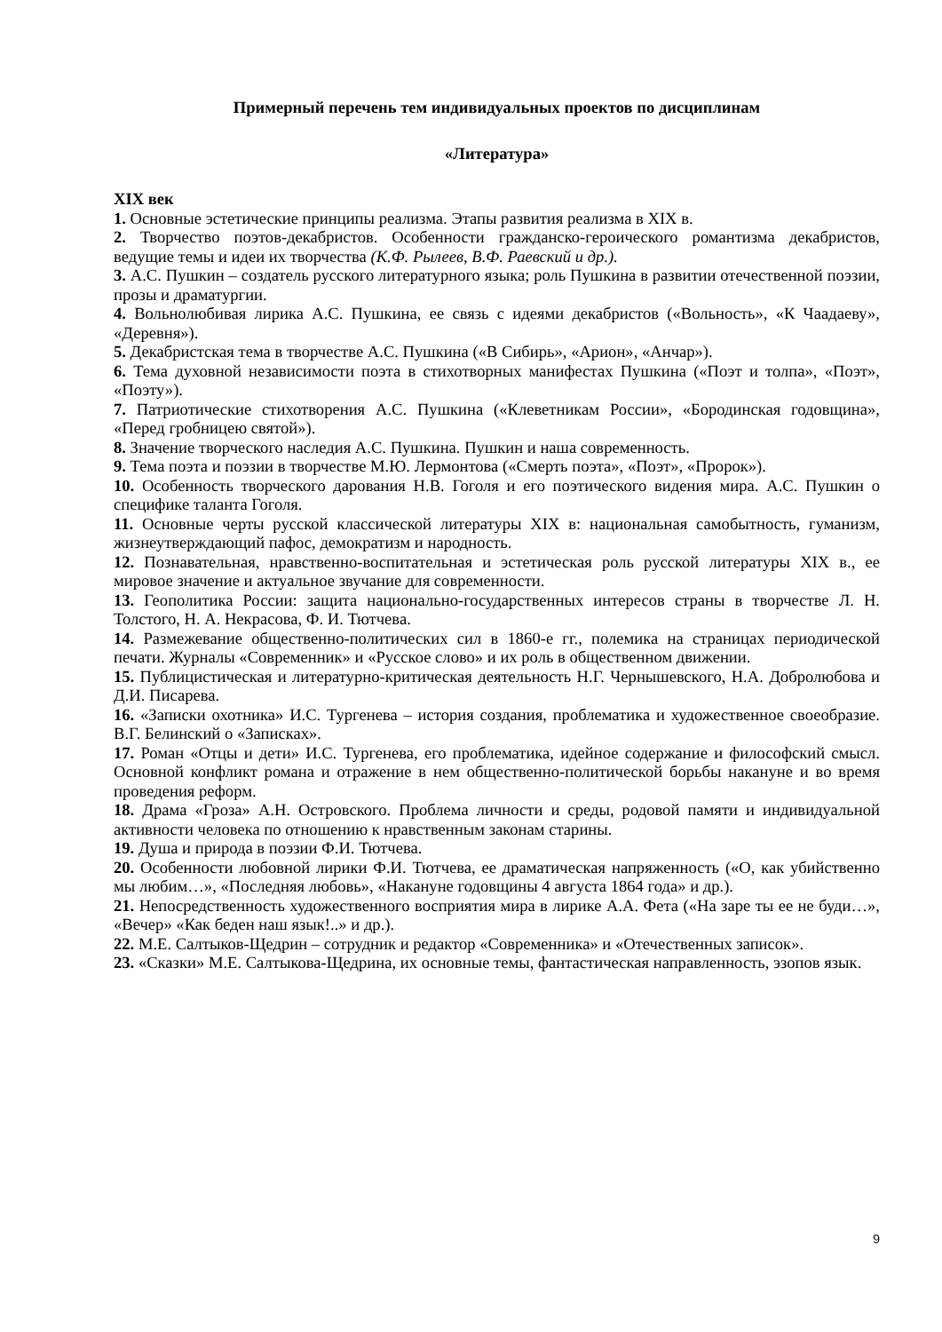Примерный перечень тем индивидуальных проектов по дисциплинам
«Литература»
XIX век
1. Основные эстетические принципы реализма. Этапы развития реализма в XIX в.
2. Творчество поэтов-декабристов. Особенности гражданско-героического романтизма декабристов, ведущие темы и идеи их творчества (К.Ф. Рылеев, В.Ф. Раевский и др.).
3. А.С. Пушкин – создатель русского литературного языка; роль Пушкина в развитии отечественной поэзии, прозы и драматургии.
4. Вольнолюбивая лирика А.С. Пушкина, ее связь с идеями декабристов («Вольность», «К Чаадаеву», «Деревня»).
5. Декабристская тема в творчестве А.С. Пушкина («В Сибирь», «Арион», «Анчар»).
6. Тема духовной независимости поэта в стихотворных манифестах Пушкина («Поэт и толпа», «Поэт», «Поэту»).
7. Патриотические стихотворения А.С. Пушкина («Клеветникам России», «Бородинская годовщина», «Перед гробницею святой»).
8. Значение творческого наследия А.С. Пушкина. Пушкин и наша современность.
9. Тема поэта и поэзии в творчестве М.Ю. Лермонтова («Смерть поэта», «Поэт», «Пророк»).
10. Особенность творческого дарования Н.В. Гоголя и его поэтического видения мира. А.С. Пушкин о специфике таланта Гоголя.
11. Основные черты русской классической литературы XIX в: национальная самобытность, гуманизм, жизнеутверждающий пафос, демократизм и народность.
12. Познавательная, нравственно-воспитательная и эстетическая роль русской литературы XIX в., ее мировое значение и актуальное звучание для современности.
13. Геополитика России: защита национально-государственных интересов страны в творчестве Л. Н. Толстого, Н. А. Некрасова, Ф. И. Тютчева.
14. Размежевание общественно-политических сил в 1860-е гг., полемика на страницах периодической печати. Журналы «Современник» и «Русское слово» и их роль в общественном движении.
15. Публицистическая и литературно-критическая деятельность Н.Г. Чернышевского, Н.А. Добролюбова и Д.И. Писарева.
16. «Записки охотника» И.С. Тургенева – история создания, проблематика и художественное своеобразие. В.Г. Белинский о «Записках».
17. Роман «Отцы и дети» И.С. Тургенева, его проблематика, идейное содержание и философский смысл. Основной конфликт романа и отражение в нем общественно-политической борьбы накануне и во время проведения реформ.
18. Драма «Гроза» А.Н. Островского. Проблема личности и среды, родовой памяти и индивидуальной активности человека по отношению к нравственным законам старины.
19. Душа и природа в поэзии Ф.И. Тютчева.
20. Особенности любовной лирики Ф.И. Тютчева, ее драматическая напряженность («О, как убийственно мы любим…», «Последняя любовь», «Накануне годовщины 4 августа 1864 года» и др.).
21. Непосредственность художественного восприятия мира в лирике А.А. Фета («На заре ты ее не буди…», «Вечер» «Как беден наш язык!..» и др.).
22. М.Е. Салтыков-Щедрин – сотрудник и редактор «Современника» и «Отечественных записок».
23. «Сказки» М.Е. Салтыкова-Щедрина, их основные темы, фантастическая направленность, эзопов язык.
9